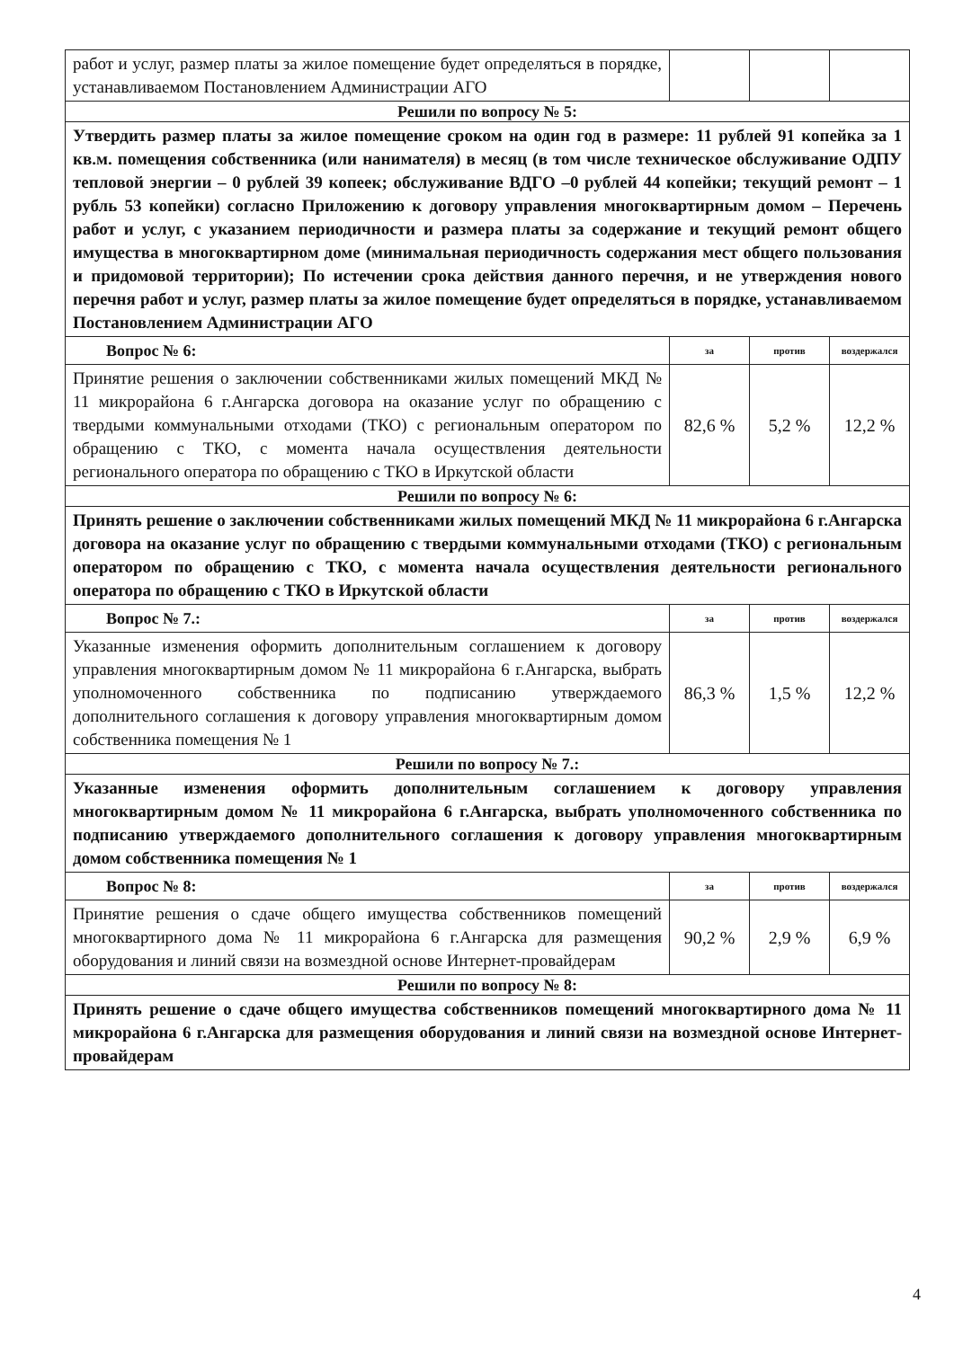| работ и услуг, размер платы за жилое помещение будет определяться в порядке, устанавливаемом Постановлением Администрации АГО | | | |
| Решили по вопросу № 5: | | | |
| Утвердить размер платы за жилое помещение сроком на один год в размере: 11 рублей 91 копейка за 1 кв.м. помещения собственника (или нанимателя) в месяц (в том числе техническое обслуживание ОДПУ тепловой энергии – 0 рублей 39 копеек; обслуживание ВДГО –0 рублей 44 копейки; текущий ремонт – 1 рубль 53 копейки) согласно Приложению к договору управления многоквартирным домом – Перечень работ и услуг, с указанием периодичности и размера платы за содержание и текущий ремонт общего имущества в многоквартирном доме (минимальная периодичность содержания мест общего пользования и придомовой территории); По истечении срока действия данного перечня, и не утверждения нового перечня работ и услуг, размер платы за жилое помещение будет определяться в порядке, устанавливаемом Постановлением Администрации АГО | | | |
| Вопрос № 6: | за | против | воздержался |
| Принятие решения о заключении собственниками жилых помещений МКД № 11 микрорайона 6 г.Ангарска договора на оказание услуг по обращению с твердыми коммунальными отходами (ТКО) с региональным оператором по обращению с ТКО, с момента начала осуществления деятельности регионального оператора по обращению с ТКО в Иркутской области | 82,6 % | 5,2 % | 12,2 % |
| Решили по вопросу № 6: | | | |
| Принять решение о заключении собственниками жилых помещений МКД № 11 микрорайона 6 г.Ангарска договора на оказание услуг по обращению с твердыми коммунальными отходами (ТКО) с региональным оператором по обращению с ТКО, с момента начала осуществления деятельности регионального оператора по обращению с ТКО в Иркутской области | | | |
| Вопрос № 7.: | за | против | воздержался |
| Указанные изменения оформить дополнительным соглашением к договору управления многоквартирным домом № 11 микрорайона 6 г.Ангарска, выбрать уполномоченного собственника по подписанию утверждаемого дополнительного соглашения к договору управления многоквартирным домом собственника помещения № 1 | 86,3 % | 1,5 % | 12,2 % |
| Решили по вопросу № 7.: | | | |
| Указанные изменения оформить дополнительным соглашением к договору управления многоквартирным домом № 11 микрорайона 6 г.Ангарска, выбрать уполномоченного собственника по подписанию утверждаемого дополнительного соглашения к договору управления многоквартирным домом собственника помещения № 1 | | | |
| Вопрос № 8: | за | против | воздержался |
| Принятие решения о сдаче общего имущества собственников помещений многоквартирного дома № 11 микрорайона 6 г.Ангарска для размещения оборудования и линий связи на возмездной основе Интернет-провайдерам | 90,2 % | 2,9 % | 6,9 % |
| Решили по вопросу № 8: | | | |
| Принять решение о сдаче общего имущества собственников помещений многоквартирного дома № 11 микрорайона 6 г.Ангарска для размещения оборудования и линий связи на возмездной основе Интернет-провайдерам | | | |
4